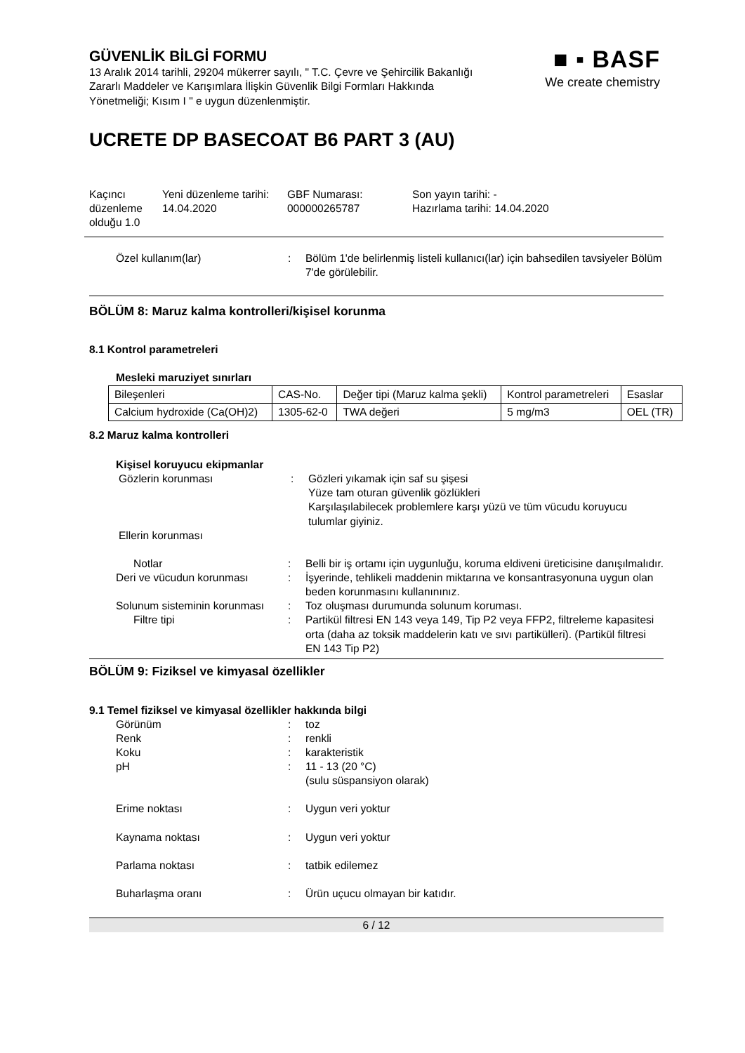GÜVENLİK BİLGİ FORMU
13 Aralık 2014 tarihli, 29204 mükerrer sayılı, " T.C. Çevre ve Şehircilik Bakanlığı Zararlı Maddeler ve Karışımlara İlişkin Güvenlik Bilgi Formları Hakkında Yönetmeliği; Kısım I " e uygun düzenlenmiştir.
UCRETE DP BASECOAT B6 PART 3 (AU)
Kaçıncı düzenleme olduğu 1.0
Yeni düzenleme tarihi:
14.04.2020
GBF Numarası:
000000265787
Son yayın tarihi: -
Hazırlama tarihi: 14.04.2020
Özel kullanım(lar) : Bölüm 1'de belirlenmiş listeli kullanıcı(lar) için bahsedilen tavsiyeler Bölüm 7'de görülebilir.
BÖLÜM 8: Maruz kalma kontrolleri/kişisel korunma
8.1 Kontrol parametreleri
Mesleki maruziyet sınırları
| Bileşenleri | CAS-No. | Değer tipi (Maruz kalma şekli) | Kontrol parametreleri | Esaslar |
| Calcium hydroxide (Ca(OH)2) | 1305-62-0 | TWA değeri | 5 mg/m3 | OEL (TR) |
8.2 Maruz kalma kontrolleri
Kişisel koruyucu ekipmanlar
Gözlerin korunması : Gözleri yıkamak için saf su şişesi
Yüze tam oturan güvenlik gözlükleri
Karşılaşılabilecek problemlere karşı yüzü ve tüm vücudu koruyucu tulumlar giyiniz.
Ellerin korunması
Notlar : Belli bir iş ortamı için uygunluğu, koruma eldiveni üreticisine danışılmalıdır.
Deri ve vücudun korunması : İşyerinde, tehlikeli maddenin miktarına ve konsantrasyonuna uygun olan beden korunmasını kullanınınız.
Solunum sisteminin korunması
: Toz oluşması durumunda solunum koruması.
Filtre tipi : Partikül filtresi EN 143 veya 149, Tip P2 veya FFP2, filtreleme kapasitesi orta (daha az toksik maddelerin katı ve sıvı partikülleri). (Partikül filtresi EN 143 Tip P2)
BÖLÜM 9: Fiziksel ve kimyasal özellikler
9.1 Temel fiziksel ve kimyasal özellikler hakkında bilgi
Görünüm : toz
Renk : renkli
Koku : karakteristik
pH : 11 - 13 (20 °C)
(sulu süspansiyon olarak)
Erime noktası : Uygun veri yoktur
Kaynama noktası : Uygun veri yoktur
Parlama noktası : tatbik edilemez
Buharlaşma oranı : Ürün uçucu olmayan bir katıdır.
6 / 12
■ ▪ BASF
We create chemistry